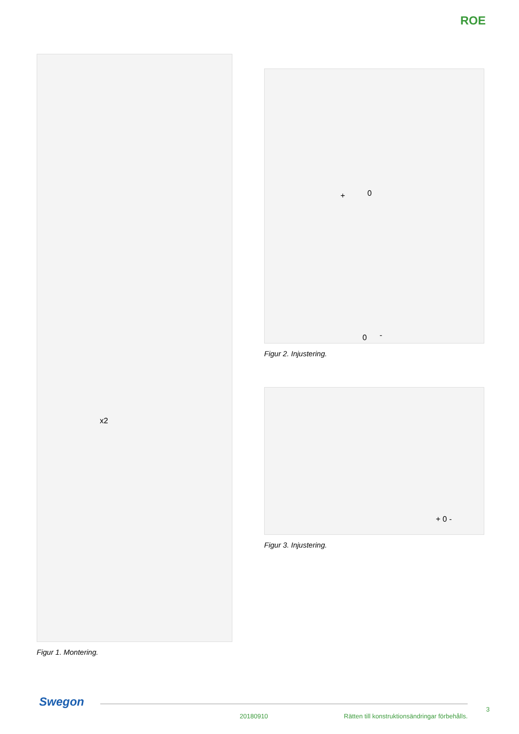ROE
x2
Figur 1. Montering.
+ 0
0 -
Figur 2. Injustering.
+ 0 -
Figur 3. Injustering.
Swegon
20180910
Rätten till konstruktionsändringar förbehålls.
3